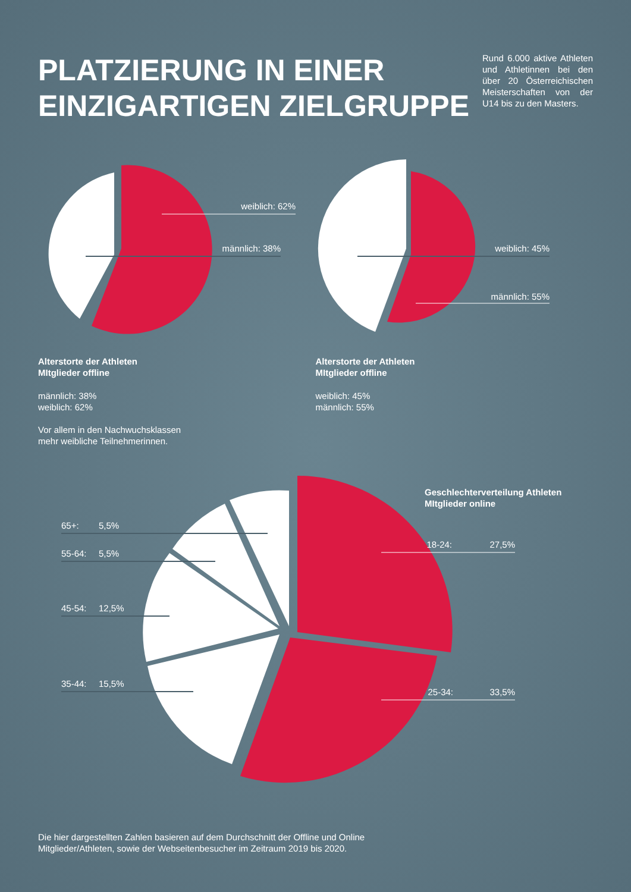PLATZIERUNG IN EINER
EINZIGARTIGEN ZIELGRUPPE
Rund 6.000 aktive Athleten und Athletinnen bei den über 20 Österreichischen Meisterschaften von der U14 bis zu den Masters.
weiblich: 62%
männlich: 38%
Alterstorte der Athleten
MItglieder offline
männlich: 38%
weiblich: 62%
Vor allem in den Nachwuchsklassen
mehr weibliche Teilnehmerinnen.
weiblich: 45%
männlich: 55%
Alterstorte der Athleten
MItglieder offline
weiblich: 45%
männlich: 55%
Geschlechterverteilung Athleten
MItglieder online
65+:
5,5%
55-64:
5,5%
45-54:
12,5%
35-44:
15,5%
18-24:
27,5%
25-34:
33,5%
Die hier dargestellten Zahlen basieren auf dem Durchschnitt der Offline und Online
Mitglieder/Athleten, sowie der Webseitenbesucher im Zeitraum 2019 bis 2020.